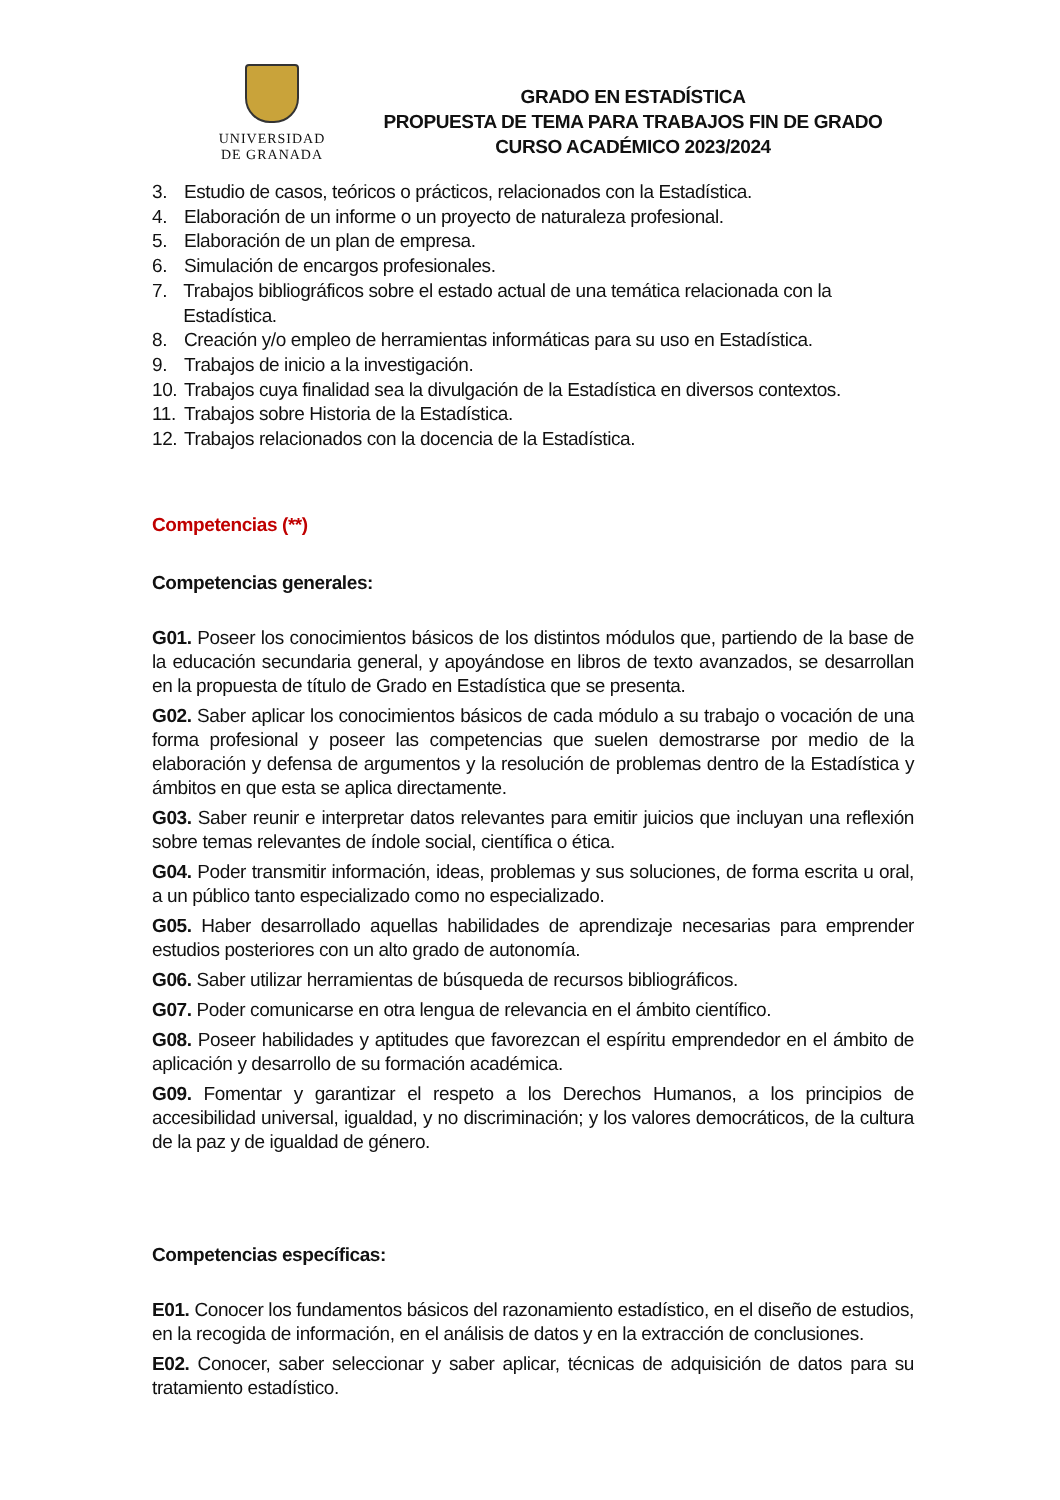UNIVERSIDAD
DE GRANADA
GRADO EN ESTADÍSTICA
PROPUESTA DE TEMA PARA TRABAJOS FIN DE GRADO
CURSO ACADÉMICO 2023/2024
3. Estudio de casos, teóricos o prácticos, relacionados con la Estadística.
4. Elaboración de un informe o un proyecto de naturaleza profesional.
5. Elaboración de un plan de empresa.
6. Simulación de encargos profesionales.
7. Trabajos bibliográficos sobre el estado actual de una temática relacionada con la Estadística.
8. Creación y/o empleo de herramientas informáticas para su uso en Estadística.
9. Trabajos de inicio a la investigación.
10. Trabajos cuya finalidad sea la divulgación de la Estadística en diversos contextos.
11. Trabajos sobre Historia de la Estadística.
12. Trabajos relacionados con la docencia de la Estadística.
Competencias (**)
Competencias generales:
G01. Poseer los conocimientos básicos de los distintos módulos que, partiendo de la base de la educación secundaria general, y apoyándose en libros de texto avanzados, se desarrollan en la propuesta de título de Grado en Estadística que se presenta.
G02. Saber aplicar los conocimientos básicos de cada módulo a su trabajo o vocación de una forma profesional y poseer las competencias que suelen demostrarse por medio de la elaboración y defensa de argumentos y la resolución de problemas dentro de la Estadística y ámbitos en que esta se aplica directamente.
G03. Saber reunir e interpretar datos relevantes para emitir juicios que incluyan una reflexión sobre temas relevantes de índole social, científica o ética.
G04. Poder transmitir información, ideas, problemas y sus soluciones, de forma escrita u oral, a un público tanto especializado como no especializado.
G05. Haber desarrollado aquellas habilidades de aprendizaje necesarias para emprender estudios posteriores con un alto grado de autonomía.
G06. Saber utilizar herramientas de búsqueda de recursos bibliográficos.
G07. Poder comunicarse en otra lengua de relevancia en el ámbito científico.
G08. Poseer habilidades y aptitudes que favorezcan el espíritu emprendedor en el ámbito de aplicación y desarrollo de su formación académica.
G09. Fomentar y garantizar el respeto a los Derechos Humanos, a los principios de accesibilidad universal, igualdad, y no discriminación; y los valores democráticos, de la cultura de la paz y de igualdad de género.
Competencias específicas:
E01. Conocer los fundamentos básicos del razonamiento estadístico, en el diseño de estudios, en la recogida de información, en el análisis de datos y en la extracción de conclusiones.
E02. Conocer, saber seleccionar y saber aplicar, técnicas de adquisición de datos para su tratamiento estadístico.